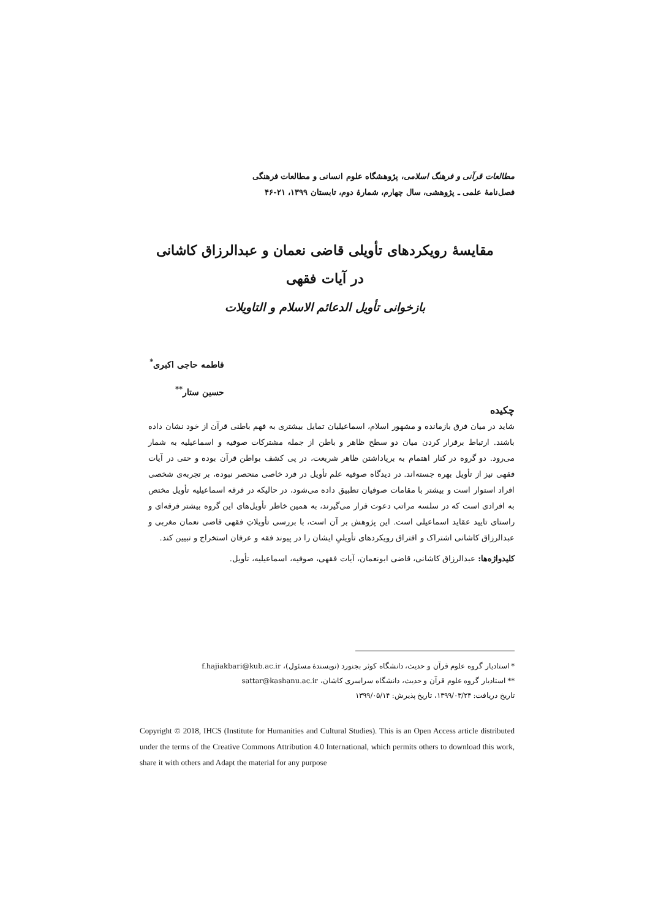مطالعات قرآنی و فرهنگ اسلامی، پژوهشگاه علوم انسانی و مطالعات فرهنگی
فصل‌نامهٔ علمی ـ پژوهشی، سال چهارم، شمارهٔ دوم، تابستان ۱۳۹۹، ۲۱-۴۶
مقایسهٔ رویکردهای تأویلی قاضی نعمان و عبدالرزاق کاشانی
در آیات فقهی
بازخوانی تأویل الدعائم الاسلام و التاویلات
فاطمه حاجی اکبری<sup>*</sup>
حسین ستار<sup>**</sup>
چکیده
شاید در میان فرق بازمانده و مشهور اسلام، اسماعیلیان تمایل بیشتری به فهم باطنی قرآن از خود نشان داده باشند. ارتباط برقرار کردن میان دو سطح ظاهر و باطن از جمله مشترکات صوفیه و اسماعیلیه به شمار می‌رود. دو گروه در کنار اهتمام به برپاداشتن ظاهر شریعت، در پی کشف بواطن قرآن بوده و حتی در آیات فقهی نیز از تأویل بهره جسته‌اند. در دیدگاه صوفیه علم تأویل در فرد خاصی منحصر نبوده، بر تجربه‌ی شخصی افراد استوار است و بیشتر با مقامات صوفیان تطبیق داده می‌شود، در حالیکه در فرقه اسماعیلیه تأویل مختص به افرادی است که در سلسه مراتب دعوت قرار می‌گیرند، به همین خاطر تأویل‌های این گروه بیشتر فرقه‌ای و راستای تایید عقاید اسماعیلی است. این پژوهش بر آن است، با بررسی تأویلاتِ فقهی قاضی نعمان مغربی و عبدالرزاق کاشانی اشتراک و افتراق رویکردهای تأویلیِ ایشان را در پیوند فقه و عرفان استخراج و تبیین کند.
کلیدواژه‌ها: عبدالرزاق کاشانی، قاضی ابونعمان، آیات فقهی، صوفیه، اسماعیلیه، تأویل.
* استادیار گروه علوم قرآن و حدیث، دانشگاه کوثر بجنورد (نویسندهٔ مسئول)، f.hajiakbari@kub.ac.ir
** استادیار گروه علوم قرآن و حدیث، دانشگاه سراسری کاشان، sattar@kashanu.ac.ir
تاریخ دریافت: ۱۳۹۹/۰۳/۲۴، تاریخ پذیرش: ۱۳۹۹/۰۵/۱۴
Copyright © 2018, IHCS (Institute for Humanities and Cultural Studies). This is an Open Access article distributed under the terms of the Creative Commons Attribution 4.0 International, which permits others to download this work, share it with others and Adapt the material for any purpose